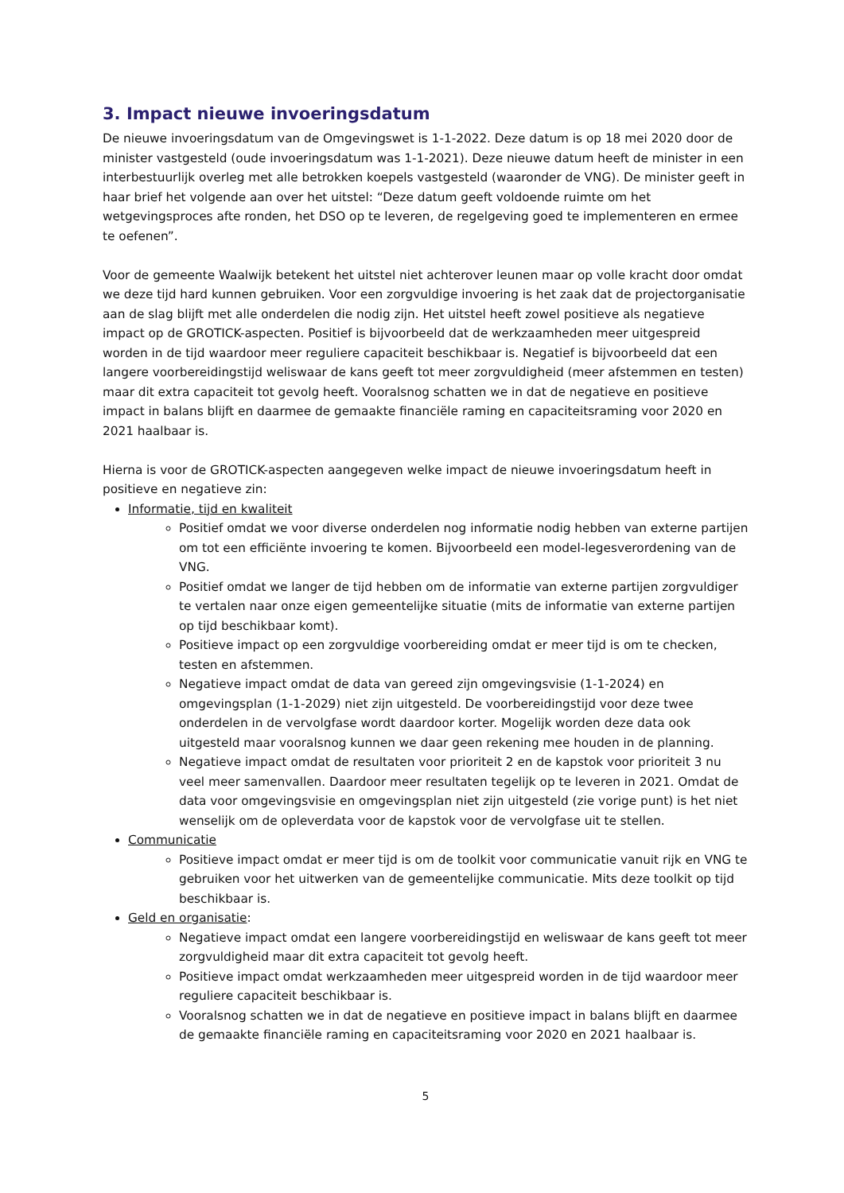3. Impact nieuwe invoeringsdatum
De nieuwe invoeringsdatum van de Omgevingswet is 1-1-2022. Deze datum is op 18 mei 2020 door de minister vastgesteld (oude invoeringsdatum was 1-1-2021). Deze nieuwe datum heeft de minister in een interbestuurlijk overleg met alle betrokken koepels vastgesteld (waaronder de VNG). De minister geeft in haar brief het volgende aan over het uitstel: “Deze datum geeft voldoende ruimte om het wetgevingsproces afte ronden, het DSO op te leveren, de regelgeving goed te implementeren en ermee te oefenen”.
Voor de gemeente Waalwijk betekent het uitstel niet achterover leunen maar op volle kracht door omdat we deze tijd hard kunnen gebruiken. Voor een zorgvuldige invoering is het zaak dat de projectorganisatie aan de slag blijft met alle onderdelen die nodig zijn. Het uitstel heeft zowel positieve als negatieve impact op de GROTICK-aspecten. Positief is bijvoorbeeld dat de werkzaamheden meer uitgespreid worden in de tijd waardoor meer reguliere capaciteit beschikbaar is. Negatief is bijvoorbeeld dat een langere voorbereidingstijd weliswaar de kans geeft tot meer zorgvuldigheid (meer afstemmen en testen) maar dit extra capaciteit tot gevolg heeft. Vooralsnog schatten we in dat de negatieve en positieve impact in balans blijft en daarmee de gemaakte financiële raming en capaciteitsraming voor 2020 en 2021 haalbaar is.
Hierna is voor de GROTICK-aspecten aangegeven welke impact de nieuwe invoeringsdatum heeft in positieve en negatieve zin:
Informatie, tijd en kwaliteit
Positief omdat we voor diverse onderdelen nog informatie nodig hebben van externe partijen om tot een efficiënte invoering te komen. Bijvoorbeeld een model-legesverordening van de VNG.
Positief omdat we langer de tijd hebben om de informatie van externe partijen zorgvuldiger te vertalen naar onze eigen gemeentelijke situatie (mits de informatie van externe partijen op tijd beschikbaar komt).
Positieve impact op een zorgvuldige voorbereiding omdat er meer tijd is om te checken, testen en afstemmen.
Negatieve impact omdat de data van gereed zijn omgevingsvisie (1-1-2024) en omgevingsplan (1-1-2029) niet zijn uitgesteld. De voorbereidingstijd voor deze twee onderdelen in de vervolgfase wordt daardoor korter. Mogelijk worden deze data ook uitgesteld maar vooralsnog kunnen we daar geen rekening mee houden in de planning.
Negatieve impact omdat de resultaten voor prioriteit 2 en de kapstok voor prioriteit 3 nu veel meer samenvallen. Daardoor meer resultaten tegelijk op te leveren in 2021. Omdat de data voor omgevingsvisie en omgevingsplan niet zijn uitgesteld (zie vorige punt) is het niet wenselijk om de opleverdata voor de kapstok voor de vervolgfase uit te stellen.
Communicatie
Positieve impact omdat er meer tijd is om de toolkit voor communicatie vanuit rijk en VNG te gebruiken voor het uitwerken van de gemeentelijke communicatie. Mits deze toolkit op tijd beschikbaar is.
Geld en organisatie:
Negatieve impact omdat een langere voorbereidingstijd en weliswaar de kans geeft tot meer zorgvuldigheid maar dit extra capaciteit tot gevolg heeft.
Positieve impact omdat werkzaamheden meer uitgespreid worden in de tijd waardoor meer reguliere capaciteit beschikbaar is.
Vooralsnog schatten we in dat de negatieve en positieve impact in balans blijft en daarmee de gemaakte financiële raming en capaciteitsraming voor 2020 en 2021 haalbaar is.
5